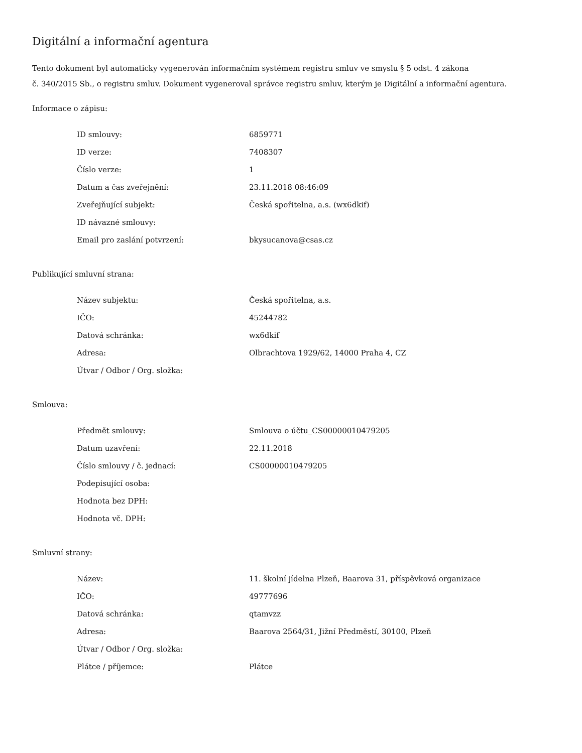Digitální a informační agentura
Tento dokument byl automaticky vygenerován informačním systémem registru smluv ve smyslu § 5 odst. 4 zákona
č. 340/2015 Sb., o registru smluv. Dokument vygeneroval správce registru smluv, kterým je Digitální a informační agentura.
Informace o zápisu:
| ID smlouvy: | 6859771 |
| ID verze: | 7408307 |
| Číslo verze: | 1 |
| Datum a čas zveřejnění: | 23.11.2018 08:46:09 |
| Zveřejňující subjekt: | Česká spořitelna, a.s. (wx6dkif) |
| ID návazné smlouvy: | |
| Email pro zaslání potvrzení: | bkysucanova@csas.cz |
Publikující smluvní strana:
| Název subjektu: | Česká spořitelna, a.s. |
| IČO: | 45244782 |
| Datová schránka: | wx6dkif |
| Adresa: | Olbrachtova 1929/62, 14000 Praha 4, CZ |
| Útvar / Odbor / Org. složka: | |
Smlouva:
| Předmět smlouvy: | Smlouva o účtu_CS00000010479205 |
| Datum uzavření: | 22.11.2018 |
| Číslo smlouvy / č. jednací: | CS00000010479205 |
| Podepisující osoba: | |
| Hodnota bez DPH: | |
| Hodnota vč. DPH: | |
Smluvní strany:
| Název: | 11. školní jídelna Plzeň, Baarova 31, příspěvková organizace |
| IČO: | 49777696 |
| Datová schránka: | qtamvzz |
| Adresa: | Baarova 2564/31, Jižní Předměstí, 30100, Plzeň |
| Útvar / Odbor / Org. složka: | |
| Plátce / příjemce: | Plátce |